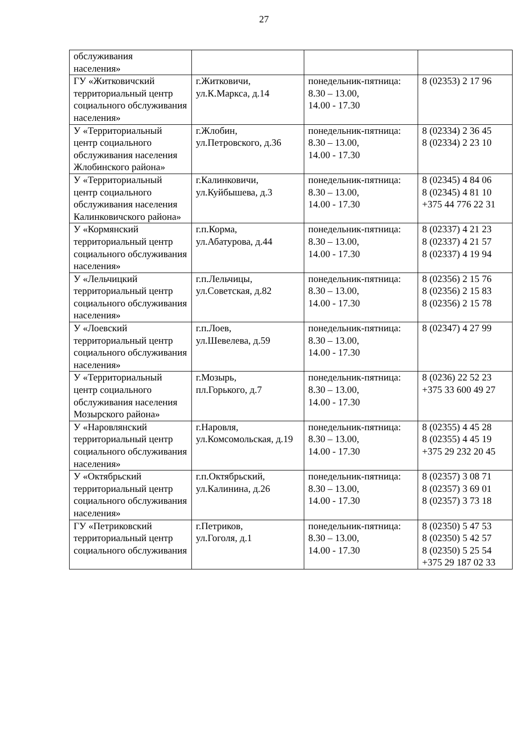27
| обслуживания населения» | | | |
| ГУ «Житковичский территориальный центр социального обслуживания населения» | г.Житковичи, ул.К.Маркса, д.14 | понедельник-пятница: 8.30 – 13.00, 14.00 - 17.30 | 8 (02353) 2 17 96 |
| У «Территориальный центр социального обслуживания населения Жлобинского района» | г.Жлобин, ул.Петровского, д.36 | понедельник-пятница: 8.30 – 13.00, 14.00 - 17.30 | 8 (02334) 2 36 45 8 (02334) 2 23 10 |
| У «Территориальный центр социального обслуживания населения Калинковичского района» | г.Калинковичи, ул.Куйбышева, д.3 | понедельник-пятница: 8.30 – 13.00, 14.00 - 17.30 | 8 (02345) 4 84 06 8 (02345) 4 81 10 +375 44 776 22 31 |
| У «Кормянский территориальный центр социального обслуживания населения» | г.п.Корма, ул.Абатурова, д.44 | понедельник-пятница: 8.30 – 13.00, 14.00 - 17.30 | 8 (02337) 4 21 23 8 (02337) 4 21 57 8 (02337) 4 19 94 |
| У «Лельчицкий территориальный центр социального обслуживания населения» | г.п.Лельчицы, ул.Советская, д.82 | понедельник-пятница: 8.30 – 13.00, 14.00 - 17.30 | 8 (02356) 2 15 76 8 (02356) 2 15 83 8 (02356) 2 15 78 |
| У «Лоевский территориальный центр социального обслуживания населения» | г.п.Лоев, ул.Шевелева, д.59 | понедельник-пятница: 8.30 – 13.00, 14.00 - 17.30 | 8 (02347) 4 27 99 |
| У «Территориальный центр социального обслуживания населения Мозырского района» | г.Мозырь, пл.Горького, д.7 | понедельник-пятница: 8.30 – 13.00, 14.00 - 17.30 | 8 (0236) 22 52 23 +375 33 600 49 27 |
| У «Наровлянский территориальный центр социального обслуживания населения» | г.Наровля, ул.Комсомольская, д.19 | понедельник-пятница: 8.30 – 13.00, 14.00 - 17.30 | 8 (02355) 4 45 28 8 (02355) 4 45 19 +375 29 232 20 45 |
| У «Октябрьский территориальный центр социального обслуживания населения» | г.п.Октябрьский, ул.Калинина, д.26 | понедельник-пятница: 8.30 – 13.00, 14.00 - 17.30 | 8 (02357) 3 08 71 8 (02357) 3 69 01 8 (02357) 3 73 18 |
| ГУ «Петриковский территориальный центр социального обслуживания | г.Петриков, ул.Гоголя, д.1 | понедельник-пятница: 8.30 – 13.00, 14.00 - 17.30 | 8 (02350) 5 47 53 8 (02350) 5 42 57 8 (02350) 5 25 54 +375 29 187 02 33 |